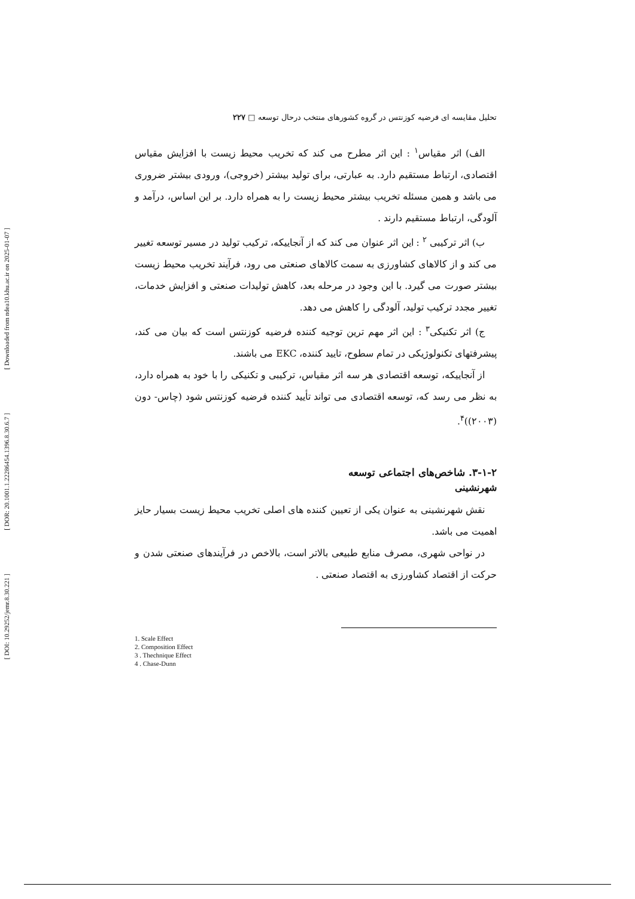[ Downloaded from ndea10.khu.ac.ir on 2025-01-07 ]
[ DOR: 20.1001.1.22286454.1396.8.30.6.7 ]
[ DOI: 10.29252/jemr.8.30.221 ]
تحلیل مقایسه ای فرضیه کوزنتس در گروه کشورهای منتخب درحال توسعه □ ۲۲۷
الف) اثر مقیاس<sup>۱</sup> : این اثر مطرح می کند که تخریب محیط زیست با افزایش مقیاس اقتصادی، ارتباط مستقیم دارد. به عبارتی، برای تولید بیشتر (خروجی)، ورودی بیشتر ضروری می باشد و همین مسئله تخریب بیشتر محیط زیست را به همراه دارد. بر این اساس، درآمد و آلودگی، ارتباط مستقیم دارند .
ب) اثر ترکیبی <sup>۲</sup> : این اثر عنوان می کند که از آنجاییکه، ترکیب تولید در مسیر توسعه تغییر می کند و از کالاهای کشاورزی به سمت کالاهای صنعتی می رود، فرآیند تخریب محیط زیست بیشتر صورت می گیرد. با این وجود در مرحله بعد، کاهش تولیدات صنعتی و افزایش خدمات، تغییر مجدد ترکیب تولید، آلودگی را کاهش می دهد.
ج) اثر تکنیکی<sup>۳</sup> : این اثر مهم ترین توجیه کننده فرضیه کوزنتس است که بیان می کند، پیشرفتهای تکنولوژیکی در تمام سطوح، تایید کننده، EKC می باشند.
از آنجاییکه، توسعه اقتصادی هر سه اثر مقیاس، ترکیبی و تکنیکی را با خود به همراه دارد، به نظر می رسد که، توسعه اقتصادی می تواند تأیید کننده فرضیه کوزنتس شود (چاس- دون (۲۰۰۳))<sup>۴</sup>.
۳-۱-۲. شاخص‌های اجتماعی توسعه
شهرنشینی
نقش شهرنشینی به عنوان یکی از تعیین کننده های اصلی تخریب محیط زیست بسیار حایز اهمیت می باشد.
در نواحی شهری، مصرف منابع طبیعی بالاتر است، بالاخص در فرآیندهای صنعتی شدن و حرکت از اقتصاد کشاورزی به اقتصاد صنعتی .
1. Scale Effect
2. Composition Effect
3 . Thechnique Effect
4 . Chase-Dunn